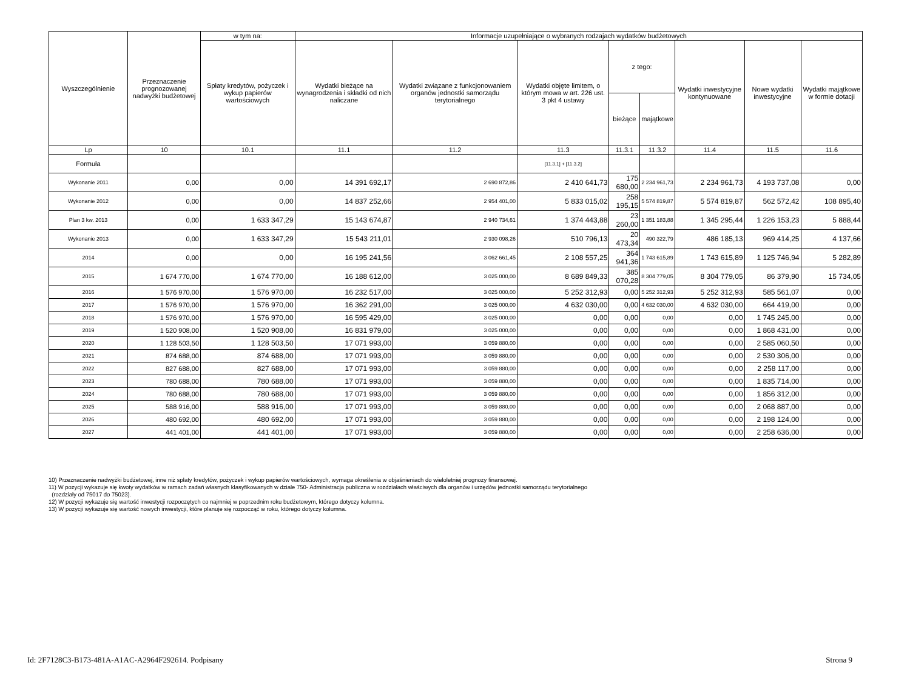| Wyszczególnienie | Przeznaczenie prognozowanej nadwyżki budżetowej | w tym na: | Informacje uzupełniające o wybranych rodzajach wydatków budżetowych | | | | | | | |
| --- | --- | --- | --- | --- | --- | --- | --- | --- | --- | --- |
| | | Spłaty kredytów, pożyczek i wykup papierów wartościowych | Wydatki bieżące na wynagrodzenia i składki od nich naliczane | Wydatki związane z funkcjonowaniem organów jednostki samorządu terytorialnego | Wydatki objęte limitem, o którym mowa w art. 226 ust. 3 pkt 4 ustawy | z tego: | | Wydatki inwestycyjne kontynuowane | Nowe wydatki inwestycyjne | Wydatki majątkowe w formie dotacji |
| | | | | | | bieżące | majątkowe | | | |
| Lp | 10 | 10.1 | 11.1 | 11.2 | 11.3 | 11.3.1 | 11.3.2 | 11.4 | 11.5 | 11.6 |
| Formuła | | | | | [11.3.1] + [11.3.2] | | | | | |
| Wykonanie 2011 | 0,00 | 0,00 | 14 391 692,17 | 2 690 872,86 | 2 410 641,73 | 175 680,00 | 2 234 961,73 | 2 234 961,73 | 4 193 737,08 | 0,00 |
| Wykonanie 2012 | 0,00 | 0,00 | 14 837 252,66 | 2 954 401,00 | 5 833 015,02 | 258 195,15 | 5 574 819,87 | 5 574 819,87 | 562 572,42 | 108 895,40 |
| Plan 3 kw. 2013 | 0,00 | 1 633 347,29 | 15 143 674,87 | 2 940 734,61 | 1 374 443,88 | 23 260,00 | 1 351 183,88 | 1 345 295,44 | 1 226 153,23 | 5 888,44 |
| Wykonanie 2013 | 0,00 | 1 633 347,29 | 15 543 211,01 | 2 930 098,26 | 510 796,13 | 20 473,34 | 490 322,79 | 486 185,13 | 969 414,25 | 4 137,66 |
| 2014 | 0,00 | 0,00 | 16 195 241,56 | 3 062 661,45 | 2 108 557,25 | 364 941,36 | 1 743 615,89 | 1 743 615,89 | 1 125 746,94 | 5 282,89 |
| 2015 | 1 674 770,00 | 1 674 770,00 | 16 188 612,00 | 3 025 000,00 | 8 689 849,33 | 385 070,28 | 8 304 779,05 | 8 304 779,05 | 86 379,90 | 15 734,05 |
| 2016 | 1 576 970,00 | 1 576 970,00 | 16 232 517,00 | 3 025 000,00 | 5 252 312,93 | 0,00 | 5 252 312,93 | 5 252 312,93 | 585 561,07 | 0,00 |
| 2017 | 1 576 970,00 | 1 576 970,00 | 16 362 291,00 | 3 025 000,00 | 4 632 030,00 | 0,00 | 4 632 030,00 | 4 632 030,00 | 664 419,00 | 0,00 |
| 2018 | 1 576 970,00 | 1 576 970,00 | 16 595 429,00 | 3 025 000,00 | 0,00 | 0,00 | 0,00 | 0,00 | 1 745 245,00 | 0,00 |
| 2019 | 1 520 908,00 | 1 520 908,00 | 16 831 979,00 | 3 025 000,00 | 0,00 | 0,00 | 0,00 | 0,00 | 1 868 431,00 | 0,00 |
| 2020 | 1 128 503,50 | 1 128 503,50 | 17 071 993,00 | 3 059 880,00 | 0,00 | 0,00 | 0,00 | 0,00 | 2 585 060,50 | 0,00 |
| 2021 | 874 688,00 | 874 688,00 | 17 071 993,00 | 3 059 880,00 | 0,00 | 0,00 | 0,00 | 0,00 | 2 530 306,00 | 0,00 |
| 2022 | 827 688,00 | 827 688,00 | 17 071 993,00 | 3 059 880,00 | 0,00 | 0,00 | 0,00 | 0,00 | 2 258 117,00 | 0,00 |
| 2023 | 780 688,00 | 780 688,00 | 17 071 993,00 | 3 059 880,00 | 0,00 | 0,00 | 0,00 | 0,00 | 1 835 714,00 | 0,00 |
| 2024 | 780 688,00 | 780 688,00 | 17 071 993,00 | 3 059 880,00 | 0,00 | 0,00 | 0,00 | 0,00 | 1 856 312,00 | 0,00 |
| 2025 | 588 916,00 | 588 916,00 | 17 071 993,00 | 3 059 880,00 | 0,00 | 0,00 | 0,00 | 0,00 | 2 068 887,00 | 0,00 |
| 2026 | 480 692,00 | 480 692,00 | 17 071 993,00 | 3 059 880,00 | 0,00 | 0,00 | 0,00 | 0,00 | 2 198 124,00 | 0,00 |
| 2027 | 441 401,00 | 441 401,00 | 17 071 993,00 | 3 059 880,00 | 0,00 | 0,00 | 0,00 | 0,00 | 2 258 636,00 | 0,00 |
10) Przeznaczenie nadwyżki budżetowej, inne niż spłaty kredytów, pożyczek i wykup papierów wartościowych, wymaga określenia w objaśnieniach do wieloletniej prognozy finansowej.
11) W pozycji wykazuje się kwoty wydatków w ramach zadań własnych klasyfikowanych w dziale 750- Administracja publiczna w rozdziałach właściwych dla organów i urzędów jednostki samorządu terytorialnego
(rozdziały od 75017 do 75023).
12) W pozycji wykazuje się wartość inwestycji rozpoczętych co najmniej w poprzednim roku budżetowym, którego dotyczy kolumna.
13) W pozycji wykazuje się wartość nowych inwestycji, które planuje się rozpocząć w roku, którego dotyczy kolumna.
Id: 2F7128C3-B173-481A-A1AC-A2964F292614. Podpisany Strona 9